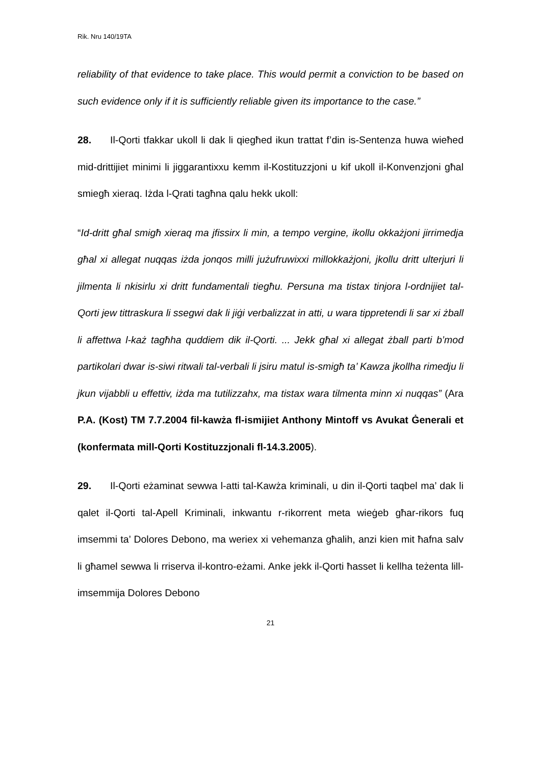Rik. Nru 140/19TA
reliability of that evidence to take place. This would permit a conviction to be based on such evidence only if it is sufficiently reliable given its importance to the case.”
28. Il-Qorti tfakkar ukoll li dak li qiegħed ikun trattat f’din is-Sentenza huwa wieħed mid-drittijiet minimi li jiggarantixxu kemm il-Kostituzzjoni u kif ukoll il-Konvenzjoni għal smiegħ xieraq. Iżda l-Qrati tagħna qalu hekk ukoll:
“Id-dritt għal smigħ xieraq ma jfissirx li min, a tempo vergine, ikollu okkażjoni jirrimedja għal xi allegat nuqqas iżda jonqos milli jużufruwixxi millokkażjoni, jkollu dritt ulterjuri li jilmenta li nkisirlu xi dritt fundamentali tiegħu. Persuna ma tistax tinjora l-ordnijiet tal-Qorti jew tittraskura li ssegwi dak li jiġi verbalizzat in atti, u wara tippretendi li sar xi żball li affettwa l-każ tagħha quddiem dik il-Qorti. ... Jekk għal xi allegat żball parti b’mod partikolari dwar is-siwi ritwali tal-verbali li jsiru matul is-smigħ ta’ Kawza jkollha rimedju li jkun vijabbli u effettiv, iżda ma tutilizzahx, ma tistax wara tilmenta minn xi nuqqas” (Ara P.A. (Kost) TM 7.7.2004 fil-kawża fl-ismijiet Anthony Mintoff vs Avukat Ġenerali et (konfermata mill-Qorti Kostituzzjonali fl-14.3.2005).
29. Il-Qorti eżaminat sewwa l-atti tal-Kawża kriminali, u din il-Qorti taqbel ma’ dak li qalet il-Qorti tal-Apell Kriminali, inkwantu r-rikorrent meta wieġeb għar-rikors fuq imsemmi ta’ Dolores Debono, ma weriex xi vehemanza għalih, anzi kien mit ħafna salv li għamel sewwa li rriserva il-kontro-eżami. Anke jekk il-Qorti ħasset li kellha teżenta lill-imsemmija Dolores Debono
21